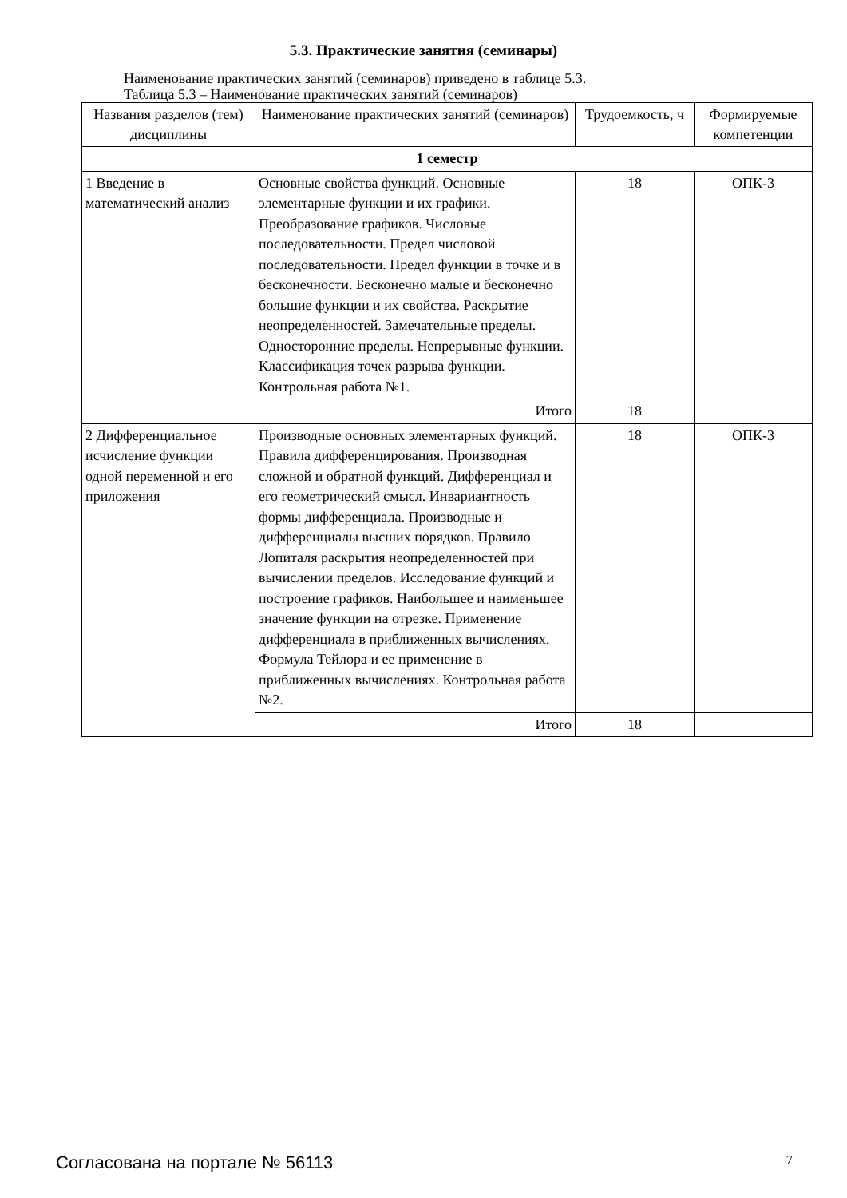5.3. Практические занятия (семинары)
Наименование практических занятий (семинаров) приведено в таблице 5.3.
Таблица 5.3 – Наименование практических занятий (семинаров)
| Названия разделов (тем) дисциплины | Наименование практических занятий (семинаров) | Трудоемкость, ч | Формируемые компетенции |
| --- | --- | --- | --- |
| 1 семестр | | | |
| 1 Введение в математический анализ | Основные свойства функций. Основные элементарные функции и их графики. Преобразование графиков. Числовые последовательности. Предел числовой последовательности. Предел функции в точке и в бесконечности. Бесконечно малые и бесконечно большие функции и их свойства. Раскрытие неопределенностей. Замечательные пределы. Односторонние пределы. Непрерывные функции. Классификация точек разрыва функции. Контрольная работа №1. | 18 | ОПК-3 |
| | Итого | 18 | |
| 2 Дифференциальное исчисление функции одной переменной и его приложения | Производные основных элементарных функций. Правила дифференцирования. Производная сложной и обратной функций. Дифференциал и его геометрический смысл. Инвариантность формы дифференциала. Производные и дифференциалы высших порядков. Правило Лопиталя раскрытия неопределенностей при вычислении пределов. Исследование функций и построение графиков. Наибольшее и наименьшее значение функции на отрезке. Применение дифференциала в приближенных вычислениях. Формула Тейлора и ее применение в приближенных вычислениях. Контрольная работа №2. | 18 | ОПК-3 |
| | Итого | 18 | |
Согласована на портале № 56113 7